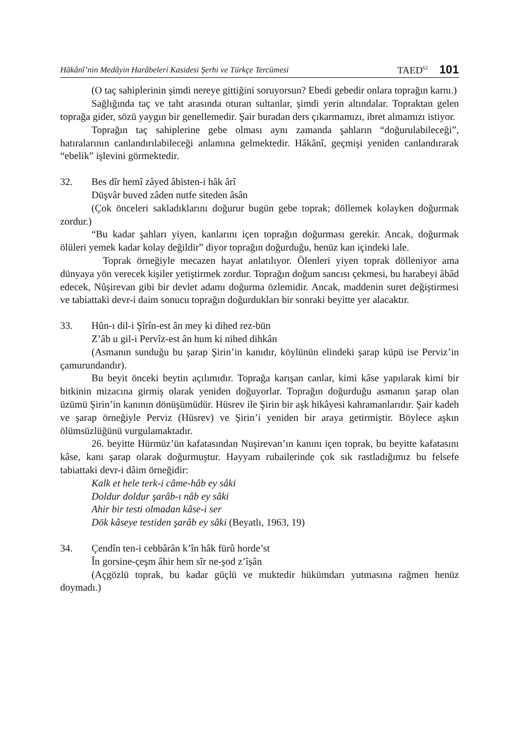Hâkânî’nin Medâyin Harâbeleri Kasidesi Şerhi ve Türkçe Tercümesi TAED<sup>62</sup> 101
(O taç sahiplerinin şimdi nereye gittiğini soruyorsun? Ebedi gebedir onlara toprağın karnı.)
Sağlığında taç ve taht arasında oturan sultanlar, şimdi yerin altındalar. Topraktan gelen toprağa gider, sözü yaygın bir genellemedir. Şair buradan ders çıkarmamızı, ibret almamızı istiyor.
Toprağın taç sahiplerine gebe olması aynı zamanda şahların “doğurulabileceği”, hatıralarının canlandırılabileceği anlamına gelmektedir. Hâkânî, geçmişi yeniden canlandırarak “ebelik” işlevini görmektedir.
32. Bes dîr hemî zâyed âbisten-i hâk ârî
Düşvâr buved zâden nutfe siteden âsân
(Çok önceleri sakladıklarını doğurur bugün gebe toprak; döllemek kolayken doğurmak zordur.)
“Bu kadar şahları yiyen, kanlarını içen toprağın doğurması gerekir. Ancak, doğurmak ölüleri yemek kadar kolay değildir” diyor toprağın doğurduğu, henüz kan içindeki lale.
Toprak örneğiyle mecazen hayat anlatılıyor. Ölenleri yiyen toprak dölleniyor ama dünyaya yön verecek kişiler yetiştirmek zordur. Toprağın doğum sancısı çekmesi, bu harabeyi âbâd edecek, Nûşirevan gibi bir devlet adamı doğurma özlemidir. Ancak, maddenin suret değiştirmesi ve tabiattaki devr-i daim sonucu toprağın doğurdukları bir sonraki beyitte yer alacaktır.
33. Hûn-ı dil-i Şîrîn-est ân mey ki dihed rez-bün
Z’âb u gil-i Pervîz-est ân hum ki nihed dihkân
(Asmanın sunduğu bu şarap Şirin’in kanıdır, köylünün elindeki şarap küpü ise Perviz’in çamurundandır).
Bu beyit önceki beytin açılımıdır. Toprağa karışan canlar, kimi kâse yapılarak kimi bir bitkinin mizacına girmiş olarak yeniden doğuyorlar. Toprağın doğurduğu asmanın şarap olan üzümü Şirin’in kanının dönüşümüdür. Hüsrev ile Şirin bir aşk hikâyesi kahramanlarıdır. Şair kadeh ve şarap örneğiyle Perviz (Hüsrev) ve Şirin’i yeniden bir araya getirmiştir. Böylece aşkın ölümsüzlüğünü vurgulamaktadır.
26. beyitte Hürmüz’ün kafatasından Nuşirevan’ın kanını içen toprak, bu beyitte kafatasını kâse, kanı şarap olarak doğurmuştur. Hayyam rubailerinde çok sık rastladığımız bu felsefe tabiattaki devr-i dâim örneğidir:
Kalk et hele terk-i câme-hâb ey sâki
Doldur doldur şarâb-ı nâb ey sâki
Ahir bir testi olmadan kâse-i ser
Dök kâseye testiden şarâb ey sâki (Beyatlı, 1963, 19)
34. Çendîn ten-i cebbârân k’în hâk fürû horde’st
În gorsine-çeşm âhir hem sîr ne-şod z’îşân
(Açgözlü toprak, bu kadar güçlü ve muktedir hükümdarı yutmasına rağmen henüz doymadı.)